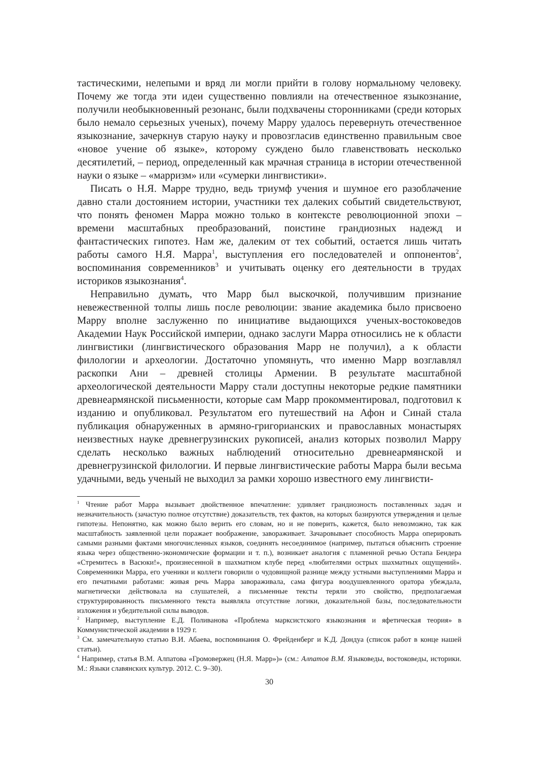тастическими, нелепыми и вряд ли могли прийти в голову нормальному человеку. Почему же тогда эти идеи существенно повлияли на отечественное языкознание, получили необыкновенный резонанс, были подхвачены сторонниками (среди которых было немало серьезных ученых), почему Марру удалось перевернуть отечественное языкознание, зачеркнув старую науку и провозгласив единственно правильным свое «новое учение об языке», которому суждено было главенствовать несколько десятилетий, – период, определенный как мрачная страница в истории отечественной науки о языке – «марризм» или «сумерки лингвистики».
Писать о Н.Я. Марре трудно, ведь триумф учения и шумное его разоблачение давно стали достоянием истории, участники тех далеких событий свидетельствуют, что понять феномен Марра можно только в контексте революционной эпохи – времени масштабных преобразований, поистине грандиозных надежд и фантастических гипотез. Нам же, далеким от тех событий, остается лишь читать работы самого Н.Я. Марра<sup>1</sup>, выступления его последователей и оппонентов<sup>2</sup>, воспоминания современников<sup>3</sup> и учитывать оценку его деятельности в трудах историков языкознания<sup>4</sup>.
Неправильно думать, что Марр был выскочкой, получившим признание невежественной толпы лишь после революции: звание академика было присвоено Марру вполне заслуженно по инициативе выдающихся ученых-востоковедов Академии Наук Российской империи, однако заслуги Марра относились не к области лингвистики (лингвистического образования Марр не получил), а к области филологии и археологии. Достаточно упомянуть, что именно Марр возглавлял раскопки Ани – древней столицы Армении. В результате масштабной археологической деятельности Марру стали доступны некоторые редкие памятники древнеармянской письменности, которые сам Марр прокомментировал, подготовил к изданию и опубликовал. Результатом его путешествий на Афон и Синай стала публикация обнаруженных в армяно-григорианских и православных монастырях неизвестных науке древнегрузинских рукописей, анализ которых позволил Марру сделать несколько важных наблюдений относительно древнеармянской и древнегрузинской филологии. И первые лингвистические работы Марра были весьма удачными, ведь ученый не выходил за рамки хорошо известного ему лингвисти-
<sup>1</sup> Чтение работ Марра вызывает двойственное впечатление: удивляет грандиозность поставленных задач и незначительность (зачастую полное отсутствие) доказательств, тех фактов, на которых базируются утверждения и целые гипотезы. Непонятно, как можно было верить его словам, но и не поверить, кажется, было невозможно, так как масштабность заявленной цели поражает воображение, завораживает. Зачаровывает способность Марра оперировать самыми разными фактами многочисленных языков, соединять несоединимое (например, пытаться объяснить строение языка через общественно-экономические формации и т. п.), возникает аналогия с пламенной речью Остапа Бендера «Стремитесь в Васюки!», произнесенной в шахматном клубе перед «любителями острых шахматных ощущений». Современники Марра, его ученики и коллеги говорили о чудовищной разнице между устными выступлениями Марра и его печатными работами: живая речь Марра завораживала, сама фигура воодушевленного оратора убеждала, магнетически действовала на слушателей, а письменные тексты теряли это свойство, предполагаемая структурированность письменного текста выявляла отсутствие логики, доказательной базы, последовательности изложения и убедительной силы выводов.
<sup>2</sup> Например, выступление Е.Д. Поливанова «Проблема марксистского языкознания и яфетическая теория» в Коммунистической академии в 1929 г.
<sup>3</sup> См. замечательную статью В.И. Абаева, воспоминания О. Фрейденберг и К.Д. Дондуа (список работ в конце нашей статьи).
<sup>4</sup> Например, статья В.М. Алпатова «Громовержец (Н.Я. Марр»)» (см.: Алпатов В.М. Языковеды, востоковеды, историки. М.: Языки славянских культур. 2012. С. 9–30).
30